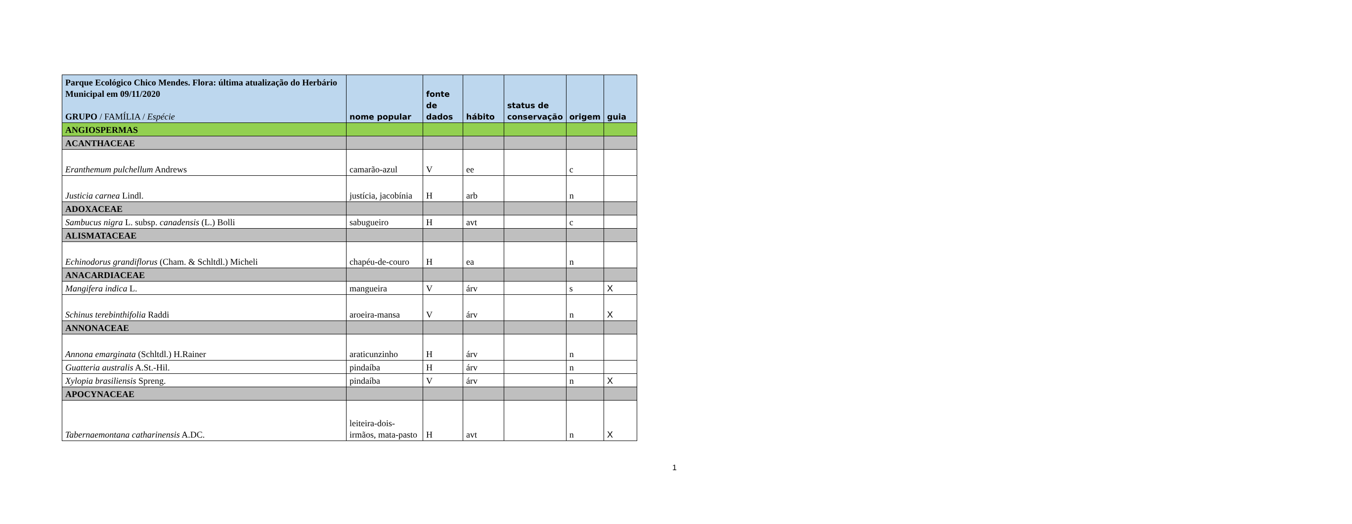| Parque Ecológico Chico Mendes. Flora: última atualização do Herbário Municipal em 09/11/2020 GRUPO / FAMÍLIA / Espécie | nome popular | fonte de dados | hábito | status de conservação | origem | guia |
| --- | --- | --- | --- | --- | --- | --- |
| ANGIOSPERMAS | | | | | | |
| ACANTHACEAE | | | | | | |
| Eranthemum pulchellum Andrews | camarão-azul | V | ee | | c | |
| Justicia carnea Lindl. | justícia, jacobínia | H | arb | | n | |
| ADOXACEAE | | | | | | |
| Sambucus nigra L. subsp. canadensis (L.) Bolli | sabugueiro | H | avt | | c | |
| ALISMATACEAE | | | | | | |
| Echinodorus grandiflorus (Cham. & Schltdl.) Micheli | chapéu-de-couro | H | ea | | n | |
| ANACARDIACEAE | | | | | | |
| Mangifera indica L. | mangueira | V | árv | | s | X |
| Schinus terebinthifolia Raddi | aroeira-mansa | V | árv | | n | X |
| ANNONACEAE | | | | | | |
| Annona emarginata (Schltdl.) H.Rainer | araticunzinho | H | árv | | n | |
| Guatteria australis A.St.-Hil. | pindaíba | H | árv | | n | |
| Xylopia brasiliensis Spreng. | pindaíba | V | árv | | n | X |
| APOCYNACEAE | | | | | | |
| Tabernaemontana catharinensis A.DC. | leiteira-dois-irmãos, mata-pasto | H | avt | | n | X |
1